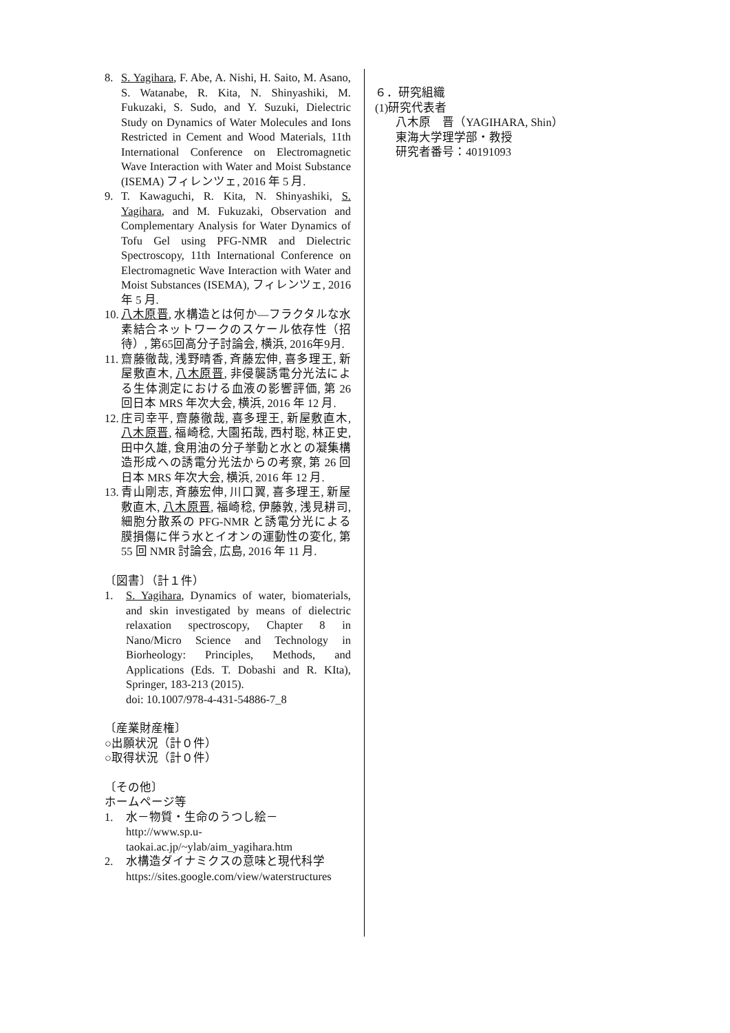8. S. Yagihara, F. Abe, A. Nishi, H. Saito, M. Asano, S. Watanabe, R. Kita, N. Shinyashiki, M. Fukuzaki, S. Sudo, and Y. Suzuki, Dielectric Study on Dynamics of Water Molecules and Ions Restricted in Cement and Wood Materials, 11th International Conference on Electromagnetic Wave Interaction with Water and Moist Substance (ISEMA) フィレンツェ, 2016 年 5 月.
9. T. Kawaguchi, R. Kita, N. Shinyashiki, S. Yagihara, and M. Fukuzaki, Observation and Complementary Analysis for Water Dynamics of Tofu Gel using PFG-NMR and Dielectric Spectroscopy, 11th International Conference on Electromagnetic Wave Interaction with Water and Moist Substances (ISEMA), フィレンツェ, 2016 年 5 月.
10. 八木原晋, 水構造とは何か―フラクタルな水素結合ネットワークのスケール依存性（招待）, 第65回高分子討論会, 横浜, 2016年9月.
11. 齋藤徹哉, 浅野晴香, 斉藤宏伸, 喜多理王, 新屋敷直木, 八木原晋, 非侵襲誘電分光法による生体測定における血液の影響評価, 第 26 回日本 MRS 年次大会, 横浜, 2016 年 12 月.
12. 庄司幸平, 齋藤徹哉, 喜多理王, 新屋敷直木, 八木原晋, 福崎稔, 大園拓哉, 西村聡, 林正史, 田中久雄, 食用油の分子挙動と水との凝集構造形成への誘電分光法からの考察, 第 26 回日本 MRS 年次大会, 横浜, 2016 年 12 月.
13. 青山剛志, 斉藤宏伸, 川口翼, 喜多理王, 新屋敷直木, 八木原晋, 福崎稔, 伊藤敦, 浅見耕司, 細胞分散系の PFG-NMR と誘電分光による膜損傷に伴う水とイオンの運動性の変化, 第 55 回 NMR 討論会, 広島, 2016 年 11 月.
〔図書〕（計１件）
1. S. Yagihara, Dynamics of water, biomaterials, and skin investigated by means of dielectric relaxation spectroscopy, Chapter 8 in Nano/Micro Science and Technology in Biorheology: Principles, Methods, and Applications (Eds. T. Dobashi and R. KIta), Springer, 183-213 (2015).
doi: 10.1007/978-4-431-54886-7_8
〔産業財産権〕
○出願状況（計０件）
○取得状況（計０件）
〔その他〕
ホームページ等
1. 水－物質・生命のうつし絵－
http://www.sp.u-taokai.ac.jp/~ylab/aim_yagihara.htm
2. 水構造ダイナミクスの意味と現代科学
https://sites.google.com/view/waterstructures
６．研究組織
(1)研究代表者
八木原　晋（YAGIHARA, Shin）
東海大学理学部・教授
研究者番号：40191093